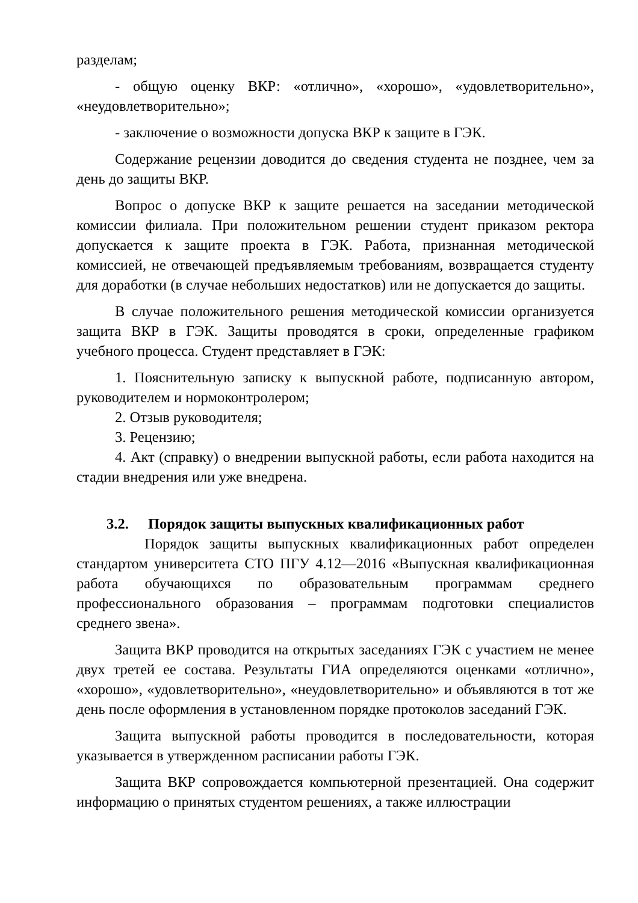разделам;
- общую оценку ВКР: «отлично», «хорошо», «удовлетворительно», «неудовлетворительно»;
- заключение о возможности допуска ВКР к защите в ГЭК.
Содержание рецензии доводится до сведения студента не позднее, чем за день до защиты ВКР.
Вопрос о допуске ВКР к защите решается на заседании методической комиссии филиала. При положительном решении студент приказом ректора допускается к защите проекта в ГЭК. Работа, признанная методической комиссией, не отвечающей предъявляемым требованиям, возвращается студенту для доработки (в случае небольших недостатков) или не допускается до защиты.
В случае положительного решения методической комиссии организуется защита ВКР в ГЭК. Защиты проводятся в сроки, определенные графиком учебного процесса. Студент представляет в ГЭК:
1. Пояснительную записку к выпускной работе, подписанную автором, руководителем и нормоконтролером;
2. Отзыв руководителя;
3. Рецензию;
4. Акт (справку) о внедрении выпускной работы, если работа находится на стадии внедрения или уже внедрена.
3.2. Порядок защиты выпускных квалификационных работ
Порядок защиты выпускных квалификационных работ определен стандартом университета СТО ПГУ 4.12—2016 «Выпускная квалификационная работа обучающихся по образовательным программам среднего профессионального образования – программам подготовки специалистов среднего звена».
Защита ВКР проводится на открытых заседаниях ГЭК с участием не менее двух третей ее состава. Результаты ГИА определяются оценками «отлично», «хорошо», «удовлетворительно», «неудовлетворительно» и объявляются в тот же день после оформления в установленном порядке протоколов заседаний ГЭК.
Защита выпускной работы проводится в последовательности, которая указывается в утвержденном расписании работы ГЭК.
Защита ВКР сопровождается компьютерной презентацией. Она содержит информацию о принятых студентом решениях, а также иллюстрации